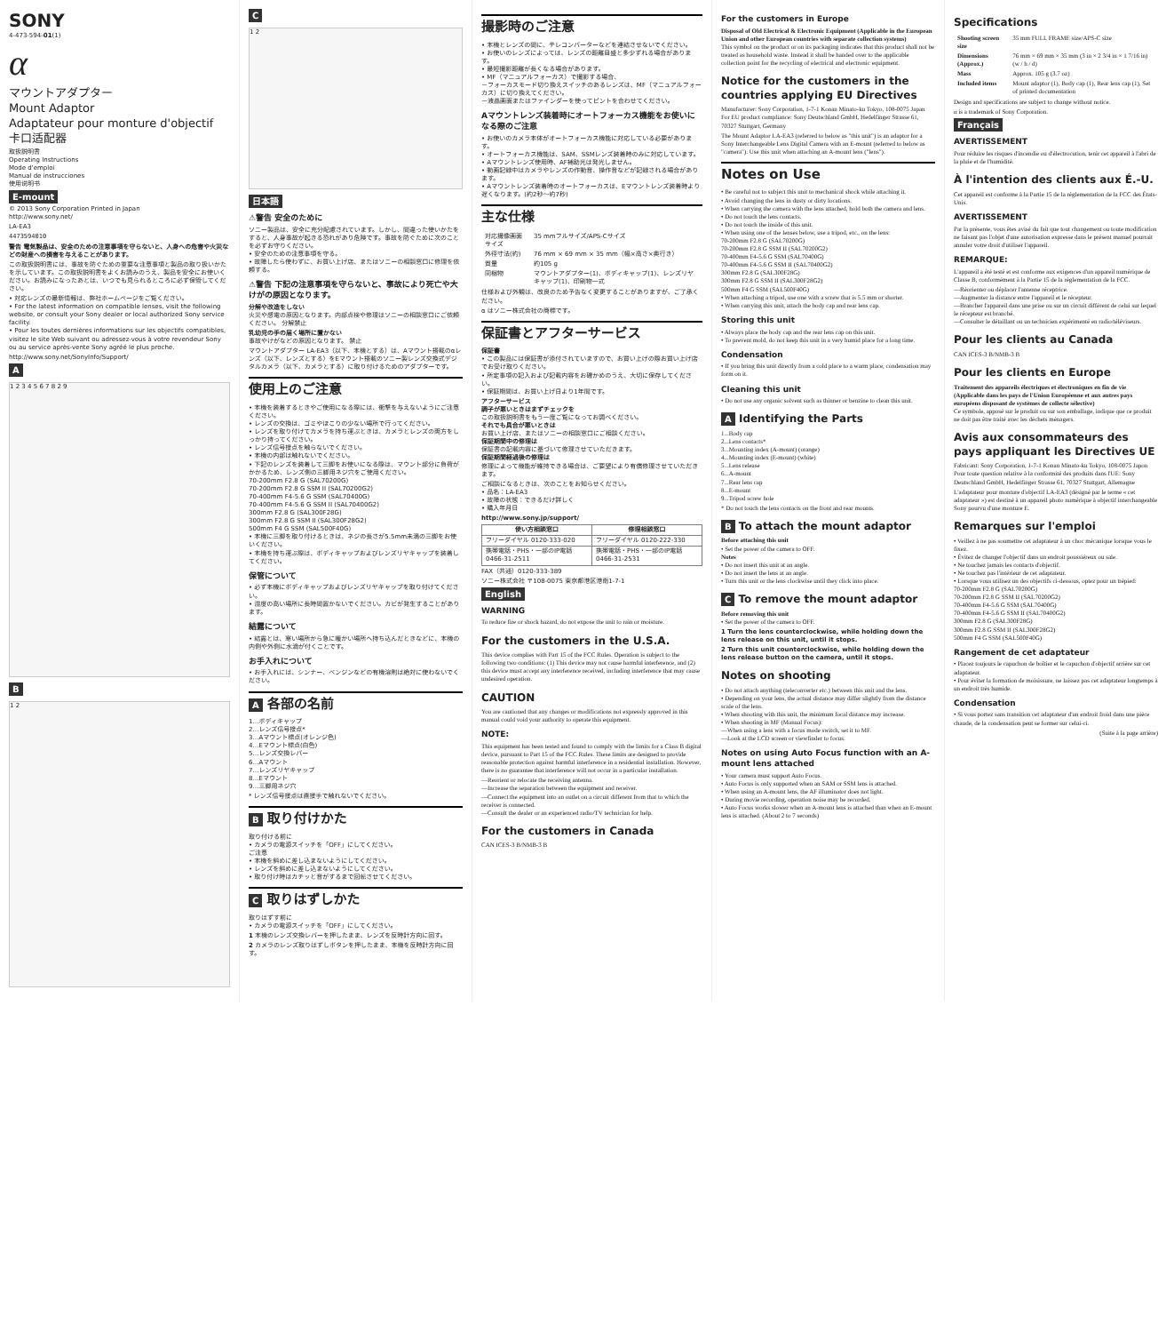SONY
4-473-594-01(1)
α
マウントアダプター
Mount Adaptor
Adaptateur pour monture d'objectif
卡口适配器
取扱説明書
Operating Instructions
Mode d'emploi
Manual de instrucciones
使用说明书
E-mount
© 2013 Sony Corporation Printed in Japan
http://www.sony.net/
LA-EA3
4473594010
警告 電気製品は、安全のための注意事項を守らないと、人身への危害や火災などの財産への損害を与えることがあります。
この取扱説明書には、事故を防ぐための重要な注意事項と製品の取り扱いかたを示しています。この取扱説明書をよくお読みのうえ、製品を安全にお使いください。お読みになったあとは、いつでも見られるところに必ず保管してください。
• 対応レンズの最新情報は、弊社ホームページをご覧ください。
• For the latest information on compatible lenses, visit the following website, or consult your Sony dealer or local authorized Sony service facility.
• Pour les toutes dernières informations sur les objectifs compatibles, visitez le site Web suivant ou adressez-vous à votre revendeur Sony ou au service après-vente Sony agréé le plus proche.
http://www.sony.net/SonyInfo/Support/
A
1 2 3 4 5 6 7 8 2 9
B
1 2
C
1 2
日本語
⚠警告 安全のために
ソニー製品は、安全に充分配慮されています。しかし、間違った使いかたをすると、人身事故が起きる恐れがあり危険です。事故を防ぐために次のことを必ずお守りください。
• 安全のための注意事項を守る。
• 故障したら使わずに、お買い上げ店、またはソニーの相談窓口に修理を依頼する。
⚠警告 下記の注意事項を守らないと、事故により死亡や大けがの原因となります。
分解や改造をしない
火災や感電の原因となります。内部点検や修理はソニーの相談窓口にご依頼ください。 分解禁止
乳幼児の手の届く場所に置かない
事故やけがなどの原因となります。 禁止
マウントアダプター LA-EA3（以下、本機とする）は、Aマウント搭載のαレンズ（以下、レンズとする）をEマウント搭載のソニー製レンズ交換式デジタルカメラ（以下、カメラとする）に取り付けるためのアダプターです。
使用上のご注意
• 本機を装着するときやご使用になる際には、衝撃を与えないようにご注意ください。
• レンズの交換は、ゴミやほこりの少ない場所で行ってください。
• レンズを取り付けてカメラを持ち運ぶときは、カメラとレンズの両方をしっかり持ってください。
• レンズ信号接点を触らないでください。
• 本機の内部は触れないでください。
• 下記のレンズを装着して三脚をお使いになる際は、マウント部分に負荷がかかるため、レンズ側の三脚用ネジ穴をご使用ください。
70-200mm F2.8 G (SAL70200G)
70-200mm F2.8 G SSM II (SAL70200G2)
70-400mm F4-5.6 G SSM (SAL70400G)
70-400mm F4-5.6 G SSM II (SAL70400G2)
300mm F2.8 G (SAL300F28G)
300mm F2.8 G SSM II (SAL300F28G2)
500mm F4 G SSM (SAL500F40G)
• 本機に三脚を取り付けるときは、ネジの長さが5.5mm未満の三脚をお使いください。
• 本機を持ち運ぶ際は、ボディキャップおよびレンズリヤキャップを装着してください。
保管について
• 必ず本機にボディキャップおよびレンズリヤキャップを取り付けてください。
• 湿度の高い場所に長時間置かないでください。カビが発生することがあります。
結露について
• 結露とは、寒い場所から急に暖かい場所へ持ち込んだときなどに、本機の内側や外側に水滴が付くことです。
お手入れについて
• お手入れには、シンナー、ベンジンなどの有機溶剤は絶対に使わないでください。
A 各部の名前
1…ボディキャップ
2…レンズ信号接点*
3…Aマウント標点(オレンジ色)
4…Eマウント標点(白色)
5…レンズ交換レバー
6…Aマウント
7…レンズリヤキャップ
8…Eマウント
9…三脚用ネジ穴
* レンズ信号接点は直接手で触れないでください。
B 取り付けかた
取り付ける前に
• カメラの電源スイッチを「OFF」にしてください。
ご注意
• 本機を斜めに差し込まないようにしてください。
• レンズを斜めに差し込まないようにしてください。
• 取り付け時はカチッと音がするまで回転させてください。
C 取りはずしかた
取りはずす前に
• カメラの電源スイッチを「OFF」にしてください。
1 本機のレンズ交換レバーを押したまま、レンズを反時計方向に回す。
2 カメラのレンズ取りはずしボタンを押したまま、本機を反時計方向に回す。
撮影時のご注意
• 本機とレンズの間に、テレコンバーターなどを連結させないでください。
• お使いのレンズによっては、レンズの距離目盛と多少ずれる場合があります。
• 最短撮影距離が長くなる場合があります。
• MF（マニュアルフォーカス）で撮影する場合、
－フォーカスモード切り換えスイッチのあるレンズは、MF（マニュアルフォーカス）に切り換えてください。
－液晶画面またはファインダーを使ってピントを合わせてください。
Aマウントレンズ装着時にオートフォーカス機能をお使いになる際のご注意
• お使いのカメラ本体がオートフォーカス機能に対応している必要があります。
• オートフォーカス機能は、SAM、SSMレンズ装着時のみに対応しています。
• Aマウントレンズ使用時、AF補助光は発光しません。
• 動画記録中はカメラやレンズの作動音、操作音などが記録される場合があります。
• Aマウントレンズ装着時のオートフォーカスは、Eマウントレンズ装着時より遅くなります。(約2秒～約7秒)
主な仕様
| 対応撮像画面サイズ | 35 mmフルサイズ/APS-Cサイズ |
| 外径寸法(約) | 76 mm × 69 mm × 35 mm（幅×高さ×奥行き） |
| 質量 | 約105 g |
| 同梱物 | マウントアダプター(1)、ボディキャップ(1)、レンズリヤキャップ(1)、印刷物一式 |
仕様および外観は、改良のため予告なく変更することがありますが、ご了承ください。
α はソニー株式会社の商標です。
保証書とアフターサービス
保証書
• この製品には保証書が添付されていますので、お買い上げの際お買い上げ店でお受け取りください。
• 所定事項の記入および記載内容をお確かめのうえ、大切に保存してください。
• 保証期間は、お買い上げ日より1年間です。
アフターサービス
調子が悪いときはまずチェックを
この取扱説明書をもう一度ご覧になってお調べください。
それでも具合が悪いときは
お買い上げ店、またはソニーの相談窓口にご相談ください。
保証期間中の修理は
保証書の記載内容に基づいて修理させていただきます。
保証期間経過後の修理は
修理によって機能が維持できる場合は、ご要望により有償修理させていただきます。
ご相談になるときは、次のことをお知らせください。
• 品名：LA-EA3
• 故障の状態：できるだけ詳しく
• 購入年月日
http://www.sony.jp/support/
| 使い方相談窓口 | 修理相談窓口 |
| --- | --- |
| フリーダイヤル 0120-333-020 | フリーダイヤル 0120-222-330 |
| 携帯電話・PHS・一部のIP電話 0466-31-2511 | 携帯電話・PHS・一部のIP電話 0466-31-2531 |
FAX（共通）0120-333-389
ソニー株式会社 〒108-0075 東京都港区港南1-7-1
English
WARNING
To reduce fire or shock hazard, do not expose the unit to rain or moisture.
For the customers in the U.S.A.
This device complies with Part 15 of the FCC Rules. Operation is subject to the following two conditions: (1) This device may not cause harmful interference, and (2) this device must accept any interference received, including interference that may cause undesired operation.
CAUTION
You are cautioned that any changes or modifications not expressly approved in this manual could void your authority to operate this equipment.
NOTE:
This equipment has been tested and found to comply with the limits for a Class B digital device, pursuant to Part 15 of the FCC Rules. These limits are designed to provide reasonable protection against harmful interference in a residential installation. However, there is no guarantee that interference will not occur in a particular installation.
—Reorient or relocate the receiving antenna.
—Increase the separation between the equipment and receiver.
—Connect the equipment into an outlet on a circuit different from that to which the receiver is connected.
—Consult the dealer or an experienced radio/TV technician for help.
For the customers in Canada
CAN ICES-3 B/NMB-3 B
For the customers in Europe
Disposal of Old Electrical & Electronic Equipment (Applicable in the European Union and other European countries with separate collection systems)
This symbol on the product or on its packaging indicates that this product shall not be treated as household waste. Instead it shall be handed over to the applicable collection point for the recycling of electrical and electronic equipment.
Notice for the customers in the countries applying EU Directives
Manufacturer: Sony Corporation, 1-7-1 Konan Minato-ku Tokyo, 108-0075 Japan
For EU product compliance: Sony Deutschland GmbH, Hedelfinger Strasse 61, 70327 Stuttgart, Germany
The Mount Adaptor LA-EA3 (referred to below as "this unit") is an adaptor for a Sony Interchangeable Lens Digital Camera with an E-mount (referred to below as "camera"). Use this unit when attaching an A-mount lens ("lens").
Notes on Use
• Be careful not to subject this unit to mechanical shock while attaching it.
• Avoid changing the lens in dusty or dirty locations.
• When carrying the camera with the lens attached, hold both the camera and lens.
• Do not touch the lens contacts.
• Do not touch the inside of this unit.
• When using one of the lenses below, use a tripod, etc., on the lens:
70-200mm F2.8 G (SAL70200G)
70-200mm F2.8 G SSM II (SAL70200G2)
70-400mm F4-5.6 G SSM (SAL70400G)
70-400mm F4-5.6 G SSM II (SAL70400G2)
300mm F2.8 G (SAL300F28G)
300mm F2.8 G SSM II (SAL300F28G2)
500mm F4 G SSM (SAL500F40G)
• When attaching a tripod, use one with a screw that is 5.5 mm or shorter.
• When carrying this unit, attach the body cap and rear lens cap.
Storing this unit
• Always place the body cap and the rear lens cap on this unit.
• To prevent mold, do not keep this unit in a very humid place for a long time.
Condensation
• If you bring this unit directly from a cold place to a warm place, condensation may form on it.
Cleaning this unit
• Do not use any organic solvent such as thinner or benzine to clean this unit.
A Identifying the Parts
1...Body cap
2...Lens contacts*
3...Mounting index (A-mount) (orange)
4...Mounting index (E-mount) (white)
5...Lens release
6...A-mount
7...Rear lens cap
8...E-mount
9...Tripod screw hole
* Do not touch the lens contacts on the front and rear mounts.
B To attach the mount adaptor
Before attaching this unit
• Set the power of the camera to OFF.
Notes
• Do not insert this unit at an angle.
• Do not insert the lens at an angle.
• Turn this unit or the lens clockwise until they click into place.
C To remove the mount adaptor
Before removing this unit
• Set the power of the camera to OFF.
1 Turn the lens counterclockwise, while holding down the lens release on this unit, until it stops.
2 Turn this unit counterclockwise, while holding down the lens release button on the camera, until it stops.
Notes on shooting
• Do not attach anything (teleconverter etc.) between this unit and the lens.
• Depending on your lens, the actual distance may differ slightly from the distance scale of the lens.
• When shooting with this unit, the minimum focal distance may increase.
• When shooting in MF (Manual Focus):
—When using a lens with a focus mode switch, set it to MF.
—Look at the LCD screen or viewfinder to focus.
Notes on using Auto Focus function with an A-mount lens attached
• Your camera must support Auto Focus.
• Auto Focus is only supported when an SAM or SSM lens is attached.
• When using an A-mount lens, the AF illuminator does not light.
• During movie recording, operation noise may be recorded.
• Auto Focus works slower when an A-mount lens is attached than when an E-mount lens is attached. (About 2 to 7 seconds)
Specifications
| Shooting screen size | 35 mm FULL FRAME size/APS-C size |
| Dimensions (Approx.) | 76 mm × 69 mm × 35 mm (3 in × 2 3/4 in × 1 7/16 in) (w / h / d) |
| Mass | Approx. 105 g (3.7 oz) |
| Included items | Mount adaptor (1), Body cap (1), Rear lens cap (1), Set of printed documentation |
Design and specifications are subject to change without notice.
α is a trademark of Sony Corporation.
Français
AVERTISSEMENT
Pour réduire les risques d'incendie ou d'électrocution, tenir cet appareil à l'abri de la pluie et de l'humidité.
À l'intention des clients aux É.-U.
Cet appareil est conforme à la Partie 15 de la réglementation de la FCC des États-Unis.
AVERTISSEMENT
Par la présente, vous êtes avisé du fait que tout changement ou toute modification ne faisant pas l'objet d'une autorisation expresse dans le présent manuel pourrait annuler votre droit d'utiliser l'appareil.
REMARQUE:
L'appareil a été testé et est conforme aux exigences d'un appareil numérique de Classe B, conformément à la Partie 15 de la réglementation de la FCC.
—Réorienter ou déplacer l'antenne réceptrice.
—Augmenter la distance entre l'appareil et le récepteur.
—Brancher l'appareil dans une prise ou sur un circuit différent de celui sur lequel le récepteur est branché.
—Consulter le détaillant ou un technicien expérimenté en radio/téléviseurs.
Pour les clients au Canada
CAN ICES-3 B/NMB-3 B
Pour les clients en Europe
Traitement des appareils électriques et électroniques en fin de vie (Applicable dans les pays de l'Union Européenne et aux autres pays européens disposant de systèmes de collecte sélective)
Ce symbole, apposé sur le produit ou sur son emballage, indique que ce produit ne doit pas être traité avec les déchets ménagers.
Avis aux consommateurs des pays appliquant les Directives UE
Fabricant: Sony Corporation, 1-7-1 Konan Minato-ku Tokyo, 108-0075 Japon
Pour toute question relative à la conformité des produits dans l'UE: Sony Deutschland GmbH, Hedelfinger Strasse 61, 70327 Stuttgart, Allemagne
L'adaptateur pour monture d'objectif LA-EA3 (désigné par le terme « cet adaptateur ») est destiné à un appareil photo numérique à objectif interchangeable Sony pourvu d'une monture E.
Remarques sur l'emploi
• Veillez à ne pas soumettre cet adaptateur à un choc mécanique lorsque vous le fixez.
• Évitez de changer l'objectif dans un endroit poussiéreux ou sale.
• Ne touchez jamais les contacts d'objectif.
• Ne touchez pas l'intérieur de cet adaptateur.
• Lorsque vous utilisez un des objectifs ci-dessous, optez pour un trépied:
70-200mm F2.8 G (SAL70200G)
70-200mm F2.8 G SSM II (SAL70200G2)
70-400mm F4-5.6 G SSM (SAL70400G)
70-400mm F4-5.6 G SSM II (SAL70400G2)
300mm F2.8 G (SAL300F28G)
300mm F2.8 G SSM II (SAL300F28G2)
500mm F4 G SSM (SAL500F40G)
Rangement de cet adaptateur
• Placez toujours le capuchon de boîtier et le capuchon d'objectif arrière sur cet adaptateur.
• Pour éviter la formation de moisissure, ne laissez pas cet adaptateur longtemps à un endroit très humide.
Condensation
• Si vous portez sans transition cet adaptateur d'un endroit froid dans une pièce chaude, de la condensation peut se former sur celui-ci.
(Suite à la page arrière)